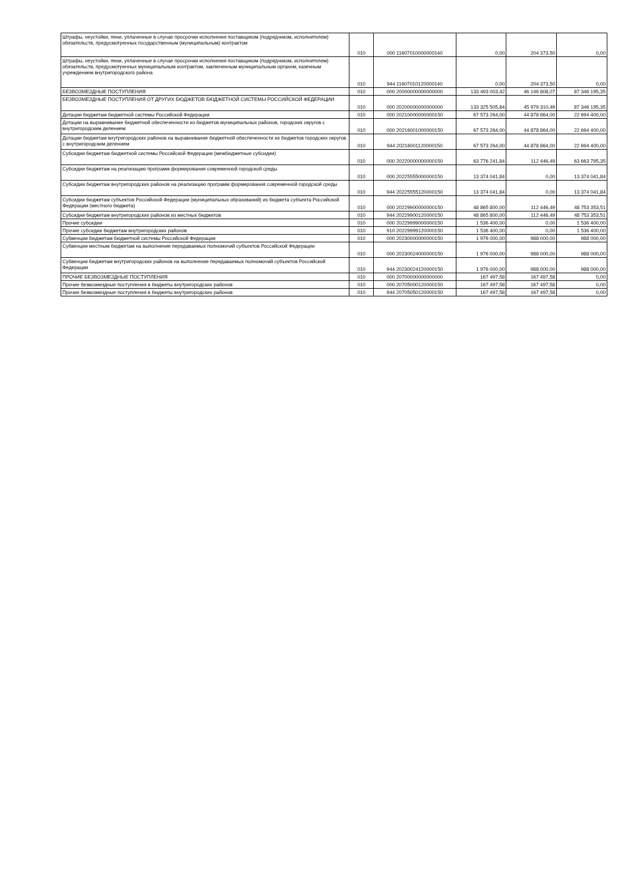| Штрафы, неустойки, пени, уплаченные в случае просрочки исполнения поставщиком (подрядчиком, исполнителем) обязательств, предусмотренных государственным (муниципальным) контрактом | 010 | 000 11607010000000140 | 0,00 | 204 373,50 | 0,00 |
| Штрафы, неустойки, пени, уплаченные в случае просрочки исполнения поставщиком (подрядчиком, исполнителем) обязательств, предусмотренных муниципальным контрактом, заключенным муниципальным органом, казенным учреждением внутригородского района | 010 | 944 11607010120000140 | 0,00 | 204 373,50 | 0,00 |
| БЕЗВОЗМЕЗДНЫЕ ПОСТУПЛЕНИЯ | 010 | 000 20000000000000000 | 133 493 003,42 | 46 146 808,07 | 87 346 195,35 |
| БЕЗВОЗМЕЗДНЫЕ ПОСТУПЛЕНИЯ ОТ ДРУГИХ БЮДЖЕТОВ БЮДЖЕТНОЙ СИСТЕМЫ РОССИЙСКОЙ ФЕДЕРАЦИИ | 010 | 000 20200000000000000 | 133 325 505,84 | 45 979 310,49 | 87 346 195,35 |
| Дотации бюджетам бюджетной системы Российской Федерации | 010 | 000 20210000000000150 | 67 573 264,00 | 44 878 864,00 | 22 694 400,00 |
| Дотации на выравнивание бюджетной обеспеченности из бюджетов муниципальных районов, городских округов с внутригородским делением | 010 | 000 20216001000000150 | 67 573 264,00 | 44 878 864,00 | 22 694 400,00 |
| Дотации бюджетам внутригородских районов на выравнивание бюджетной обеспеченности из бюджетов городских округов с внутригородским делением | 010 | 944 20216001120000150 | 67 573 264,00 | 44 878 864,00 | 22 694 400,00 |
| Субсидии бюджетам бюджетной системы Российской Федерации (межбюджетные субсидии) | 010 | 000 20220000000000150 | 63 776 241,84 | 112 446,49 | 63 663 795,35 |
| Субсидии бюджетам на реализацию программ формирования современной городской среды | 010 | 000 20225555000000150 | 13 374 041,84 | 0,00 | 13 374 041,84 |
| Субсидии бюджетам внутригородских районов на реализацию программ формирования современной городской среды | 010 | 944 20225555120000150 | 13 374 041,84 | 0,00 | 13 374 041,84 |
| Субсидии бюджетам субъектов Российской Федерации (муниципальных образований) из бюджета субъекта Российской Федерации (местного бюджета) | 010 | 000 20229900000000150 | 48 865 800,00 | 112 446,49 | 48 753 353,51 |
| Субсидии бюджетам внутригородских районов из местных бюджетов | 010 | 944 20229900120000150 | 48 865 800,00 | 112 446,49 | 48 753 353,51 |
| Прочие субсидии | 010 | 000 20229999000000150 | 1 536 400,00 | 0,00 | 1 536 400,00 |
| Прочие субсидии бюджетам внутригородских районов | 010 | 910 20229999120000150 | 1 536 400,00 | 0,00 | 1 536 400,00 |
| Субвенции бюджетам бюджетной системы Российской Федерации | 010 | 000 20230000000000150 | 1 976 000,00 | 988 000,00 | 988 000,00 |
| Субвенции местным бюджетам на выполнение передаваемых полномочий субъектов Российской Федерации | 010 | 000 20230024000000150 | 1 976 000,00 | 988 000,00 | 988 000,00 |
| Субвенции бюджетам внутригородских районов на выполнение передаваемых полномочий субъектов Российской Федерации | 010 | 944 20230024120000150 | 1 976 000,00 | 988 000,00 | 988 000,00 |
| ПРОЧИЕ БЕЗВОЗМЕЗДНЫЕ ПОСТУПЛЕНИЯ | 010 | 000 20700000000000000 | 167 497,58 | 167 497,58 | 0,00 |
| Прочие безвозмездные поступления в бюджеты внутригородских районов | 010 | 000 20705000120000150 | 167 497,58 | 167 497,58 | 0,00 |
| Прочие безвозмездные поступления в бюджеты внутригородских районов | 010 | 944 20705050120000150 | 167 497,58 | 167 497,58 | 0,00 |